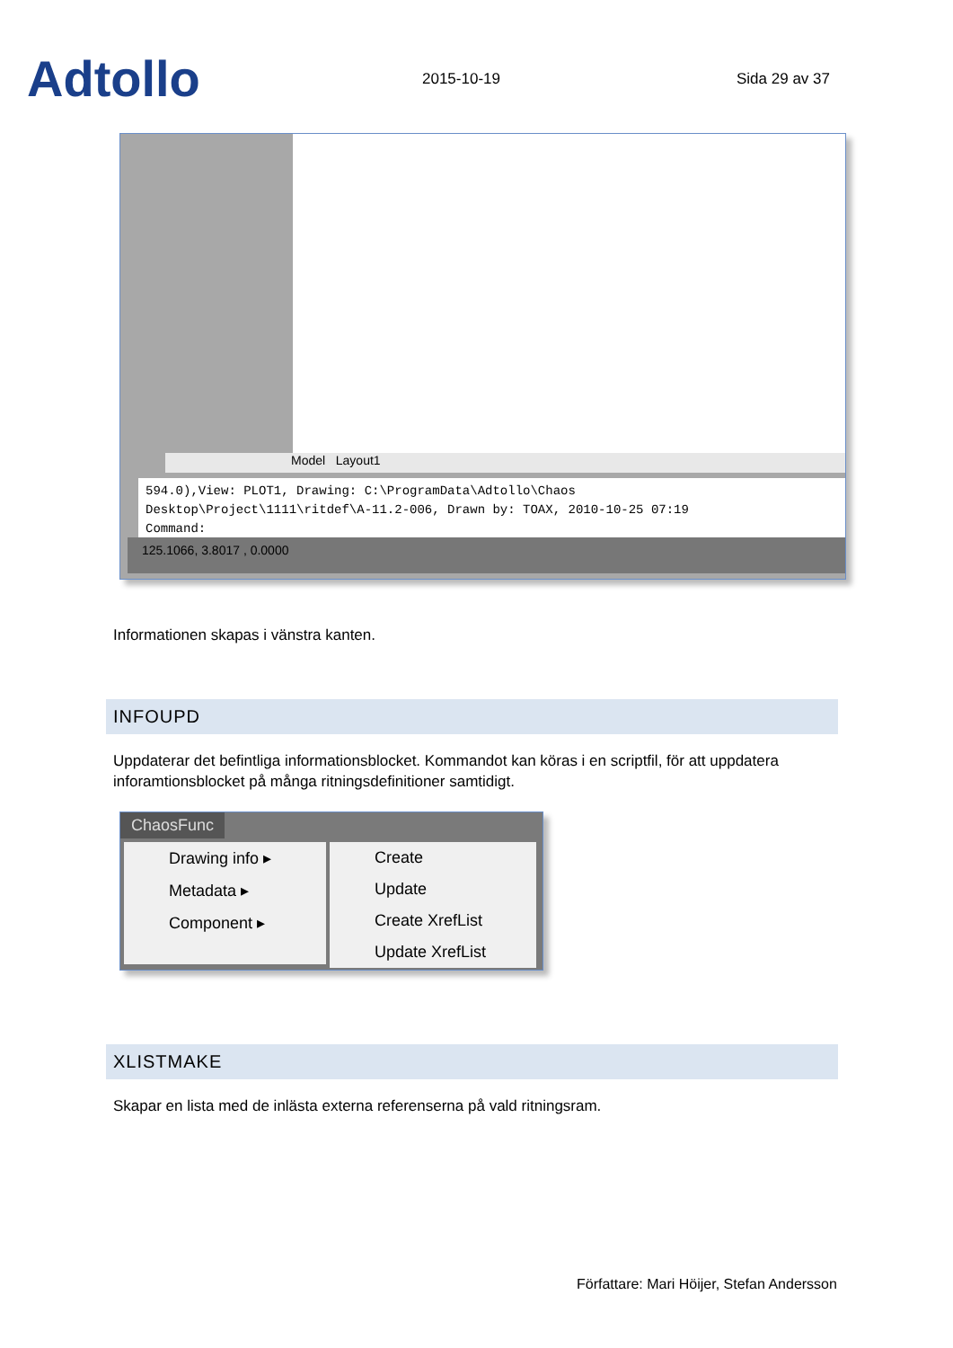Adtollo
2015-10-19
Sida 29 av 37
Model Layout1
594.0),View: PLOT1, Drawing: C:\ProgramData\Adtollo\Chaos
Desktop\Project\1111\ritdef\A-11.2-006, Drawn by: TOAX, 2010-10-25 07:19
Command:
125.1066, 3.8017 , 0.0000
Informationen skapas i vänstra kanten.
INFOUPD
Uppdaterar det befintliga informationsblocket. Kommandot kan köras i en scriptfil, för att uppdatera inforamtionsblocket på många ritningsdefinitioner samtidigt.
ChaosFunc
Drawing info ▸
Metadata ▸
Component ▸
Create
Update
Create XrefList
Update XrefList
XLISTMAKE
Skapar en lista med de inlästa externa referenserna på vald ritningsram.
Författare: Mari Höijer, Stefan Andersson